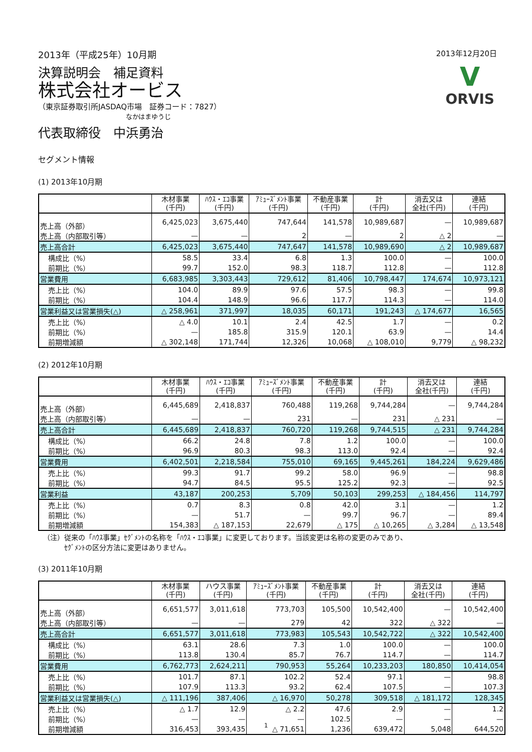2013年（平成25年）10月期 2013年12月20日
決算説明会　補足資料
株式会社オービス
（東京証券取引所JASDAQ市場　証券コード：7827）
なかはまゆうじ
代表取締役　中浜勇治
V
ORVIS
セグメント情報
(1) 2013年10月期
| | 木材事業 (千円) | ﾊｳｽ・ｴｺ事業 (千円) | ｱﾐｭｰｽﾞﾒﾝﾄ事業 (千円) | 不動産事業 (千円) | 計 (千円) | 消去又は 全社(千円) | 連結 (千円) |
| --- | --- | --- | --- | --- | --- | --- | --- |
| 売上高（外部） | 6,425,023 | 3,675,440 | 747,644 | 141,578 | 10,989,687 | — | 10,989,687 |
| 売上高（内部取引等） | — | — | 2 | — | 2 | △ 2 | — |
| 売上高合計 | 6,425,023 | 3,675,440 | 747,647 | 141,578 | 10,989,690 | △ 2 | 10,989,687 |
| 構成比（%） | 58.5 | 33.4 | 6.8 | 1.3 | 100.0 | — | 100.0 |
| 前期比（%） | 99.7 | 152.0 | 98.3 | 118.7 | 112.8 | — | 112.8 |
| 営業費用 | 6,683,985 | 3,303,443 | 729,612 | 81,406 | 10,798,447 | 174,674 | 10,973,121 |
| 売上比（%） | 104.0 | 89.9 | 97.6 | 57.5 | 98.3 | — | 99.8 |
| 前期比（%） | 104.4 | 148.9 | 96.6 | 117.7 | 114.3 | — | 114.0 |
| 営業利益又は営業損失(△) | △ 258,961 | 371,997 | 18,035 | 60,171 | 191,243 | △ 174,677 | 16,565 |
| 売上比（%） | △ 4.0 | 10.1 | 2.4 | 42.5 | 1.7 | — | 0.2 |
| 前期比（%） | — | 185.8 | 315.9 | 120.1 | 63.9 | — | 14.4 |
| 前期増減額 | △ 302,148 | 171,744 | 12,326 | 10,068 | △ 108,010 | 9,779 | △ 98,232 |
(2) 2012年10月期
| | 木材事業 (千円) | ﾊｳｽ・ｴｺ事業 (千円) | ｱﾐｭｰｽﾞﾒﾝﾄ事業 (千円) | 不動産事業 (千円) | 計 (千円) | 消去又は 全社(千円) | 連結 (千円) |
| --- | --- | --- | --- | --- | --- | --- | --- |
| 売上高（外部） | 6,445,689 | 2,418,837 | 760,488 | 119,268 | 9,744,284 | — | 9,744,284 |
| 売上高（内部取引等） | — | — | 231 | — | 231 | △ 231 | — |
| 売上高合計 | 6,445,689 | 2,418,837 | 760,720 | 119,268 | 9,744,515 | △ 231 | 9,744,284 |
| 構成比（%） | 66.2 | 24.8 | 7.8 | 1.2 | 100.0 | — | 100.0 |
| 前期比（%） | 96.9 | 80.3 | 98.3 | 113.0 | 92.4 | — | 92.4 |
| 営業費用 | 6,402,501 | 2,218,584 | 755,010 | 69,165 | 9,445,261 | 184,224 | 9,629,486 |
| 売上比（%） | 99.3 | 91.7 | 99.2 | 58.0 | 96.9 | — | 98.8 |
| 前期比（%） | 94.7 | 84.5 | 95.5 | 125.2 | 92.3 | — | 92.5 |
| 営業利益 | 43,187 | 200,253 | 5,709 | 50,103 | 299,253 | △ 184,456 | 114,797 |
| 売上比（%） | 0.7 | 8.3 | 0.8 | 42.0 | 3.1 | — | 1.2 |
| 前期比（%） | — | 51.7 | — | 99.7 | 96.7 | — | 89.4 |
| 前期増減額 | 154,383 | △ 187,153 | 22,679 | △ 175 | △ 10,265 | △ 3,284 | △ 13,548 |
（注）従来の「ﾊｳｽ事業」ｾｸﾞﾒﾝﾄの名称を「ﾊｳｽ・ｴｺ事業」に変更しております。当該変更は名称の変更のみであり、
　　　ｾｸﾞﾒﾝﾄの区分方法に変更はありません。
(3) 2011年10月期
| | 木材事業 (千円) | ハウス事業 (千円) | ｱﾐｭｰｽﾞﾒﾝﾄ事業 (千円) | 不動産事業 (千円) | 計 (千円) | 消去又は 全社(千円) | 連結 (千円) |
| --- | --- | --- | --- | --- | --- | --- | --- |
| 売上高（外部） | 6,651,577 | 3,011,618 | 773,703 | 105,500 | 10,542,400 | — | 10,542,400 |
| 売上高（内部取引等） | — | — | 279 | 42 | 322 | △ 322 | — |
| 売上高合計 | 6,651,577 | 3,011,618 | 773,983 | 105,543 | 10,542,722 | △ 322 | 10,542,400 |
| 構成比（%） | 63.1 | 28.6 | 7.3 | 1.0 | 100.0 | — | 100.0 |
| 前期比（%） | 113.8 | 130.4 | 85.7 | 76.7 | 114.7 | — | 114.7 |
| 営業費用 | 6,762,773 | 2,624,211 | 790,953 | 55,264 | 10,233,203 | 180,850 | 10,414,054 |
| 売上比（%） | 101.7 | 87.1 | 102.2 | 52.4 | 97.1 | — | 98.8 |
| 前期比（%） | 107.9 | 113.3 | 93.2 | 62.4 | 107.5 | — | 107.3 |
| 営業利益又は営業損失(△) | △ 111,196 | 387,406 | △ 16,970 | 50,278 | 309,518 | △ 181,172 | 128,345 |
| 売上比（%） | △ 1.7 | 12.9 | △ 2.2 | 47.6 | 2.9 | — | 1.2 |
| 前期比（%） | — | — | — | 102.5 | — | — | — |
| 前期増減額 | 316,453 | 393,435 | △ 71,651 | 1,236 | 639,472 | 5,048 | 644,520 |
1